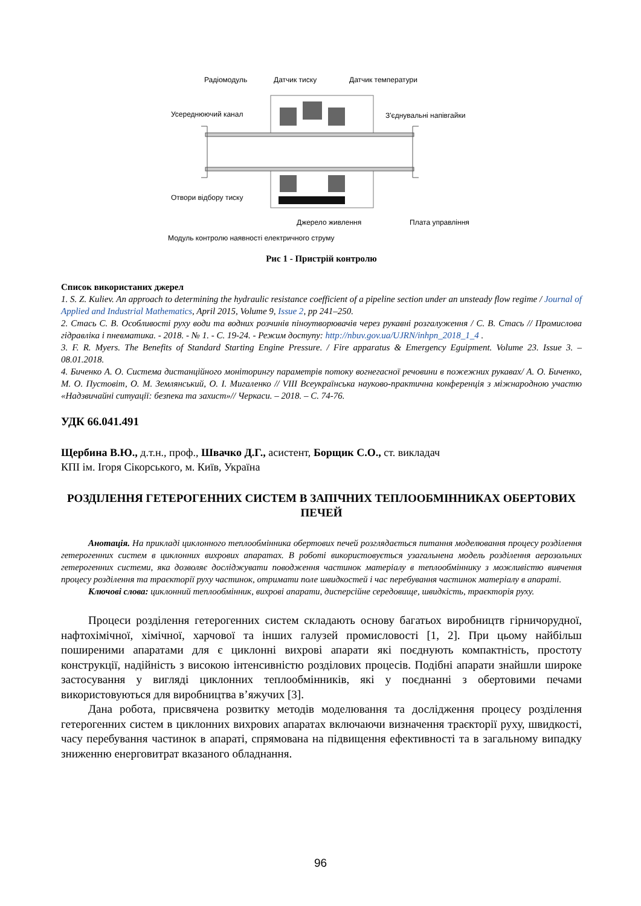Радіомодуль Датчик тиску Датчик температури
Усереднюючий канал З'єднувальні напівгайки
Отвори відбору тиску
Джерело живлення Плата управління
Модуль контролю наявності електричного струму
Рис 1 - Пристрій контролю
Список використаних джерел
1. S. Z. Kuliev. An approach to determining the hydraulic resistance coefficient of a pipeline section under an unsteady flow regime / Journal of Applied and Industrial Mathematics, April 2015, Volume 9, Issue 2, pp 241–250.
2. Стась С. В. Особливості руху води та водних розчинів піноутворювачів через рукавні розгалуження / С. В. Стась // Промислова гідравліка і пневматика. - 2018. - № 1. - С. 19-24. - Режим доступу: http://nbuv.gov.ua/UJRN/inhpn_2018_1_4 .
3. F. R. Myers. The Benefits of Standard Starting Engine Pressure. / Fire apparatus & Emergency Eguipment. Volume 23. Issue 3. – 08.01.2018.
4. Биченко А. О. Система дистанційного моніторингу параметрів потоку вогнегасної речовини в пожежних рукавах/ А. О. Биченко, М. О. Пустовіт, О. М. Землянський, О. І. Мигаленко // VIII Всеукраїнська науково-практична конференція з міжнародною участю «Надзвичайні ситуації: безпека та захист»// Черкаси. – 2018. – С. 74-76.
УДК 66.041.491
Щербина В.Ю., д.т.н., проф., Швачко Д.Г., асистент, Борщик С.О., ст. викладач
КПІ ім. Ігоря Сікорського, м. Київ, Україна
РОЗДІЛЕННЯ ГЕТЕРОГЕННИХ СИСТЕМ В ЗАПІЧНИХ ТЕПЛООБМІННИКАХ ОБЕРТОВИХ ПЕЧЕЙ
Анотація. На прикладі циклонного теплообмінника обертових печей розглядається питання моделювання процесу розділення гетерогенних систем в циклонних вихрових апаратах. В роботі використовується узагальнена модель розділення аерозольних гетерогенних системи, яка дозволяє досліджувати поводження частинок матеріалу в теплообміннику з можливістю вивчення процесу розділення та траєкторії руху частинок, отримати поле швидкостей і час перебування частинок матеріалу в апараті.
Ключові слова: циклонний теплообмінник, вихрові апарати, дисперсійне середовище, швидкість, траєкторія руху.
Процеси розділення гетерогенних систем складають основу багатьох виробництв гірничорудної, нафтохімічної, хімічної, харчової та інших галузей промисловості [1, 2]. При цьому найбільш поширеними апаратами для є циклонні вихрові апарати які поєднують компактність, простоту конструкції, надійність з високою інтенсивністю розділових процесів. Подібні апарати знайшли широке застосування у вигляді циклонних теплообмінників, які у поєднанні з обертовими печами використовуються для виробництва в’яжучих [3].
Дана робота, присвячена розвитку методів моделювання та дослідження процесу розділення гетерогенних систем в циклонних вихрових апаратах включаючи визначення траєкторії руху, швидкості, часу перебування частинок в апараті, спрямована на підвищення ефективності та в загальному випадку зниженню енерговитрат вказаного обладнання.
96